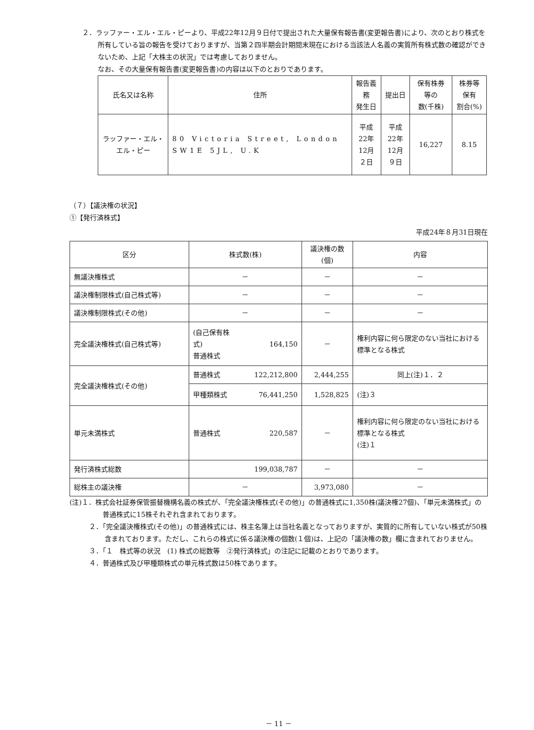２．ラッファー・エル・エル・ピーより、平成22年12月９日付で提出された大量保有報告書(変更報告書)により、次のとおり株式を所有している旨の報告を受けておりますが、当第２四半期会計期間末現在における当該法人名義の実質所有株式数の確認ができないため、上記「大株主の状況」では考慮しておりません。
なお、その大量保有報告書(変更報告書)の内容は以下のとおりであります。
| 氏名又は名称 | 住所 | 報告義務 発生日 | 提出日 | 保有株券等の 数(千株) | 株券等保有 割合(%) |
| --- | --- | --- | --- | --- | --- |
| ラッファー・エル・エル・ピー | 80 Victoria Street, London SW1E 5JL, U.K | 平成22年 12月２日 | 平成22年 12月９日 | 16,227 | 8.15 |
（７）【議決権の状況】
①【発行済株式】
平成24年８月31日現在
| 区分 | 株式数(株) | | 議決権の数(個) | 内容 |
| --- | --- | --- | --- | --- |
| 無議決権株式 | － | | － | － |
| 議決権制限株式(自己株式等) | － | | － | － |
| 議決権制限株式(その他) | － | | － | － |
| 完全議決権株式(自己株式等) | (自己保有株式) 普通株式 | 164,150 | － | 権利内容に何ら限定のない当社における標準となる株式 |
| 完全議決権株式(その他) | 普通株式 | 122,212,800 | 2,444,255 | 同上(注)１．２ |
| | 甲種類株式 | 76,441,250 | 1,528,825 | (注)３ |
| 単元未満株式 | 普通株式 | 220,587 | － | 権利内容に何ら限定のない当社における標準となる株式 (注)１ |
| 発行済株式総数 | 199,038,787 | | － | － |
| 総株主の議決権 | － | | 3,973,080 | － |
(注)１．株式会社証券保管振替機構名義の株式が、「完全議決権株式(その他)」の普通株式に1,350株(議決権27個)、「単元未満株式」の普通株式に15株それぞれ含まれております。
２．「完全議決権株式(その他)」の普通株式には、株主名簿上は当社名義となっておりますが、実質的に所有していない株式が50株含まれております。ただし、これらの株式に係る議決権の個数(１個)は、上記の「議決権の数」欄に含まれておりません。
３．「１　株式等の状況　(1) 株式の総数等　②発行済株式」の注記に記載のとおりであります。
４．普通株式及び甲種類株式の単元株式数は50株であります。
－ 11 －